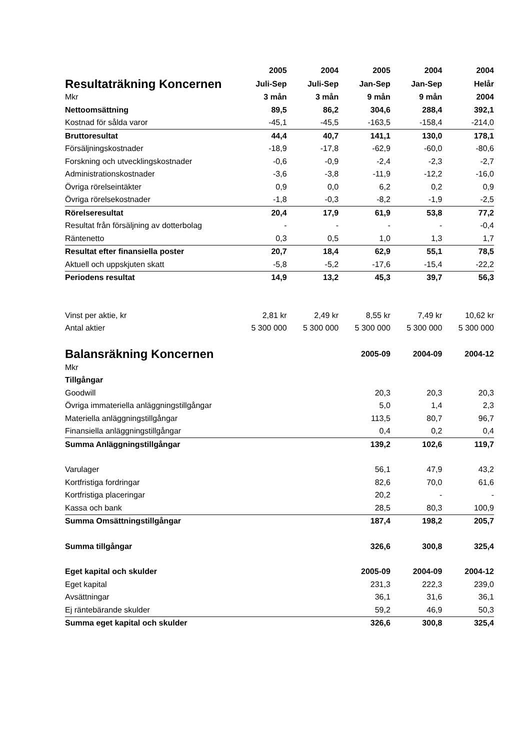| | 2005 | 2004 | 2005 | 2004 | 2004 |
| --- | --- | --- | --- | --- | --- |
| Resultaträkning Koncernen | Juli-Sep | Juli-Sep | Jan-Sep | Jan-Sep | Helår |
| Mkr | 3 mån | 3 mån | 9 mån | 9 mån | 2004 |
| Nettoomsättning | 89,5 | 86,2 | 304,6 | 288,4 | 392,1 |
| Kostnad för sålda varor | -45,1 | -45,5 | -163,5 | -158,4 | -214,0 |
| Bruttoresultat | 44,4 | 40,7 | 141,1 | 130,0 | 178,1 |
| Försäljningskostnader | -18,9 | -17,8 | -62,9 | -60,0 | -80,6 |
| Forskning och utvecklingskostnader | -0,6 | -0,9 | -2,4 | -2,3 | -2,7 |
| Administrationskostnader | -3,6 | -3,8 | -11,9 | -12,2 | -16,0 |
| Övriga rörelseintäkter | 0,9 | 0,0 | 6,2 | 0,2 | 0,9 |
| Övriga rörelsekostnader | -1,8 | -0,3 | -8,2 | -1,9 | -2,5 |
| Rörelseresultat | 20,4 | 17,9 | 61,9 | 53,8 | 77,2 |
| Resultat från försäljning av dotterbolag | - | - | - | - | -0,4 |
| Räntenetto | 0,3 | 0,5 | 1,0 | 1,3 | 1,7 |
| Resultat efter finansiella poster | 20,7 | 18,4 | 62,9 | 55,1 | 78,5 |
| Aktuell och uppskjuten skatt | -5,8 | -5,2 | -17,6 | -15,4 | -22,2 |
| Periodens resultat | 14,9 | 13,2 | 45,3 | 39,7 | 56,3 |
| Vinst per aktie, kr | 2,81 kr | 2,49 kr | 8,55 kr | 7,49 kr | 10,62 kr |
| Antal aktier | 5 300 000 | 5 300 000 | 5 300 000 | 5 300 000 | 5 300 000 |
| Balansräkning Koncernen | | | 2005-09 | 2004-09 | 2004-12 |
| Mkr | | | | | |
| Tillgångar | | | | | |
| Goodwill | | | 20,3 | 20,3 | 20,3 |
| Övriga immateriella anläggningstillgångar | | | 5,0 | 1,4 | 2,3 |
| Materiella anläggningstillgångar | | | 113,5 | 80,7 | 96,7 |
| Finansiella anläggningstillgångar | | | 0,4 | 0,2 | 0,4 |
| Summa Anläggningstillgångar | | | 139,2 | 102,6 | 119,7 |
| Varulager | | | 56,1 | 47,9 | 43,2 |
| Kortfristiga fordringar | | | 82,6 | 70,0 | 61,6 |
| Kortfristiga placeringar | | | 20,2 | - | - |
| Kassa och bank | | | 28,5 | 80,3 | 100,9 |
| Summa Omsättningstillgångar | | | 187,4 | 198,2 | 205,7 |
| Summa tillgångar | | | 326,6 | 300,8 | 325,4 |
| Eget kapital och skulder | | | 2005-09 | 2004-09 | 2004-12 |
| Eget kapital | | | 231,3 | 222,3 | 239,0 |
| Avsättningar | | | 36,1 | 31,6 | 36,1 |
| Ej räntebärande skulder | | | 59,2 | 46,9 | 50,3 |
| Summa eget kapital och skulder | | | 326,6 | 300,8 | 325,4 |